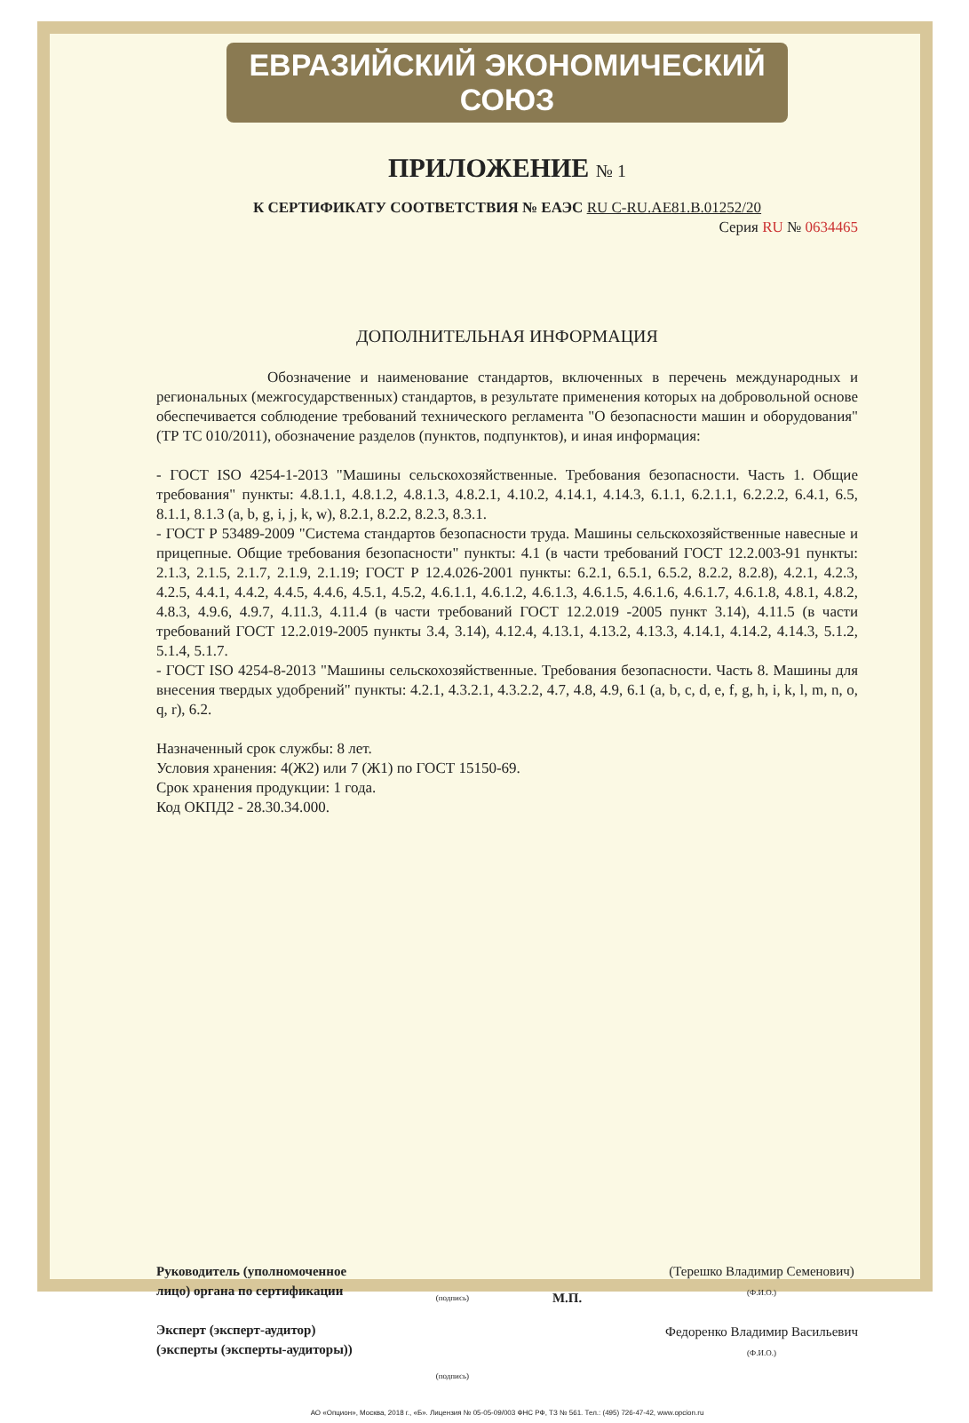ЕВРАЗИЙСКИЙ ЭКОНОМИЧЕСКИЙ СОЮЗ
ПРИЛОЖЕНИЕ № 1
К СЕРТИФИКАТУ СООТВЕТСТВИЯ № ЕАЭС RU C-RU.AE81.B.01252/20
Серия RU № 0634465
ДОПОЛНИТЕЛЬНАЯ ИНФОРМАЦИЯ
Обозначение и наименование стандартов, включенных в перечень международных и региональных (межгосударственных) стандартов, в результате применения которых на добровольной основе обеспечивается соблюдение требований технического регламента "О безопасности машин и оборудования" (ТР ТС 010/2011), обозначение разделов (пунктов, подпунктов), и иная информация:
- ГОСТ ISO 4254-1-2013 "Машины сельскохозяйственные. Требования безопасности. Часть 1. Общие требования" пункты: 4.8.1.1, 4.8.1.2, 4.8.1.3, 4.8.2.1, 4.10.2, 4.14.1, 4.14.3, 6.1.1, 6.2.1.1, 6.2.2.2, 6.4.1, 6.5, 8.1.1, 8.1.3 (a, b, g, i, j, k, w), 8.2.1, 8.2.2, 8.2.3, 8.3.1.
- ГОСТ Р 53489-2009 "Система стандартов безопасности труда. Машины сельскохозяйственные навесные и прицепные. Общие требования безопасности" пункты: 4.1 (в части требований ГОСТ 12.2.003-91 пункты: 2.1.3, 2.1.5, 2.1.7, 2.1.9, 2.1.19; ГОСТ Р 12.4.026-2001 пункты: 6.2.1, 6.5.1, 6.5.2, 8.2.2, 8.2.8), 4.2.1, 4.2.3, 4.2.5, 4.4.1, 4.4.2, 4.4.5, 4.4.6, 4.5.1, 4.5.2, 4.6.1.1, 4.6.1.2, 4.6.1.3, 4.6.1.5, 4.6.1.6, 4.6.1.7, 4.6.1.8, 4.8.1, 4.8.2, 4.8.3, 4.9.6, 4.9.7, 4.11.3, 4.11.4 (в части требований ГОСТ 12.2.019 -2005 пункт 3.14), 4.11.5 (в части требований ГОСТ 12.2.019-2005 пункты 3.4, 3.14), 4.12.4, 4.13.1, 4.13.2, 4.13.3, 4.14.1, 4.14.2, 4.14.3, 5.1.2, 5.1.4, 5.1.7.
- ГОСТ ISO 4254-8-2013 "Машины сельскохозяйственные. Требования безопасности. Часть 8. Машины для внесения твердых удобрений" пункты: 4.2.1, 4.3.2.1, 4.3.2.2, 4.7, 4.8, 4.9, 6.1 (a, b, c, d, e, f, g, h, i, k, l, m, n, o, q, r), 6.2.
Назначенный срок службы: 8 лет.
Условия хранения: 4(Ж2) или 7 (Ж1) по ГОСТ 15150-69.
Срок хранения продукции: 1 года.
Код ОКПД2 - 28.30.34.000.
Руководитель (уполномоченное
лицо) органа по сертификации
Эксперт (эксперт-аудитор)
(эксперты (эксперты-аудиторы))
(подпись)
(подпись)
М.П.
(Терешко Владимир Семенович)
(Ф.И.О.)
Федоренко Владимир Васильевич
(Ф.И.О.)
АО «Опцион», Москва, 2018 г., «Б». Лицензия № 05-05-09/003 ФНС РФ, ТЗ № 561. Тел.: (495) 726-47-42, www.opcion.ru